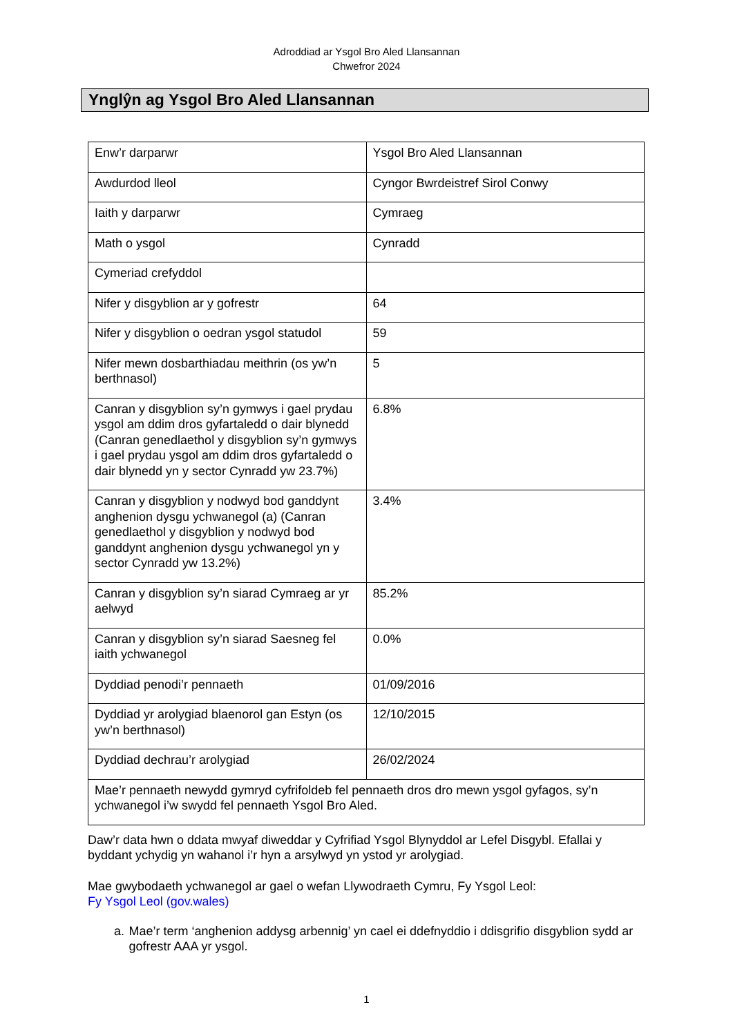Adroddiad ar Ysgol Bro Aled Llansannan
Chwefror 2024
Ynglŷn ag Ysgol Bro Aled Llansannan
| Enw’r darparwr | Ysgol Bro Aled Llansannan |
| Awdurdod lleol | Cyngor Bwrdeistref Sirol Conwy |
| Iaith y darparwr | Cymraeg |
| Math o ysgol | Cynradd |
| Cymeriad crefyddol | |
| Nifer y disgyblion ar y gofrestr | 64 |
| Nifer y disgyblion o oedran ysgol statudol | 59 |
| Nifer mewn dosbarthiadau meithrin (os yw’n berthnasol) | 5 |
| Canran y disgyblion sy’n gymwys i gael prydau ysgol am ddim dros gyfartaledd o dair blynedd (Canran genedlaethol y disgyblion sy’n gymwys i gael prydau ysgol am ddim dros gyfartaledd o dair blynedd yn y sector Cynradd yw 23.7%) | 6.8% |
| Canran y disgyblion y nodwyd bod ganddynt anghenion dysgu ychwanegol (a) (Canran genedlaethol y disgyblion y nodwyd bod ganddynt anghenion dysgu ychwanegol yn y sector Cynradd yw 13.2%) | 3.4% |
| Canran y disgyblion sy’n siarad Cymraeg ar yr aelwyd | 85.2% |
| Canran y disgyblion sy’n siarad Saesneg fel iaith ychwanegol | 0.0% |
| Dyddiad penodi’r pennaeth | 01/09/2016 |
| Dyddiad yr arolygiad blaenorol gan Estyn (os yw’n berthnasol) | 12/10/2015 |
| Dyddiad dechrau’r arolygiad | 26/02/2024 |
| Mae’r pennaeth newydd gymryd cyfrifoldeb fel pennaeth dros dro mewn ysgol gyfagos, sy’n ychwanegol i’w swydd fel pennaeth Ysgol Bro Aled. | |
Daw’r data hwn o ddata mwyaf diweddar y Cyfrifiad Ysgol Blynyddol ar Lefel Disgybl. Efallai y byddant ychydig yn wahanol i’r hyn a arsylwyd yn ystod yr arolygiad.
Mae gwybodaeth ychwanegol ar gael o wefan Llywodraeth Cymru, Fy Ysgol Leol:
Fy Ysgol Leol (gov.wales)
a. Mae’r term ‘anghenion addysg arbennig’ yn cael ei ddefnyddio i ddisgrifio disgyblion sydd ar gofrestr AAA yr ysgol.
1